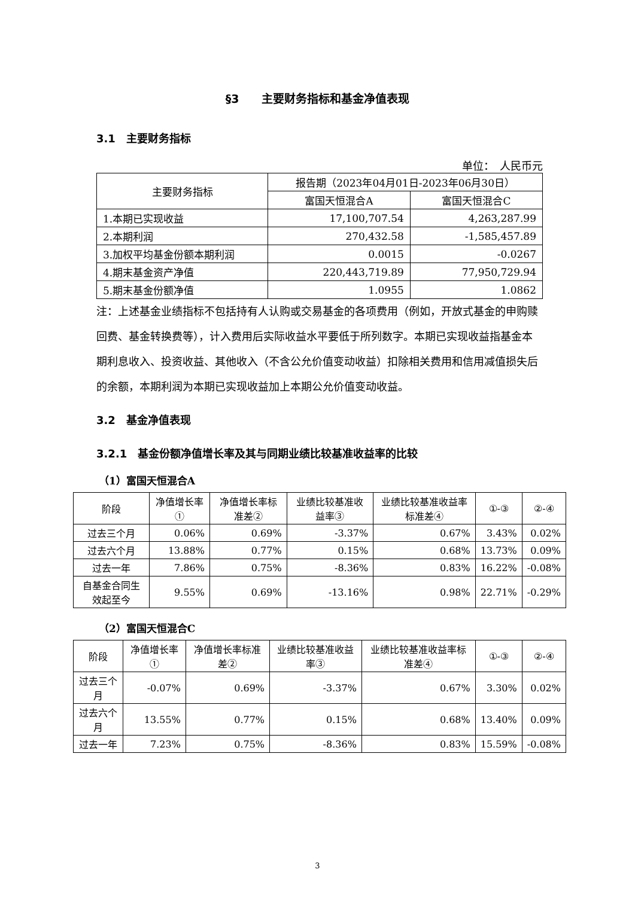§3　　主要财务指标和基金净值表现
3.1　主要财务指标
单位：　人民币元
| 主要财务指标 | 报告期（2023年04月01日-2023年06月30日） | |
| --- | --- | --- |
| | 富国天恒混合A | 富国天恒混合C |
| 1.本期已实现收益 | 17,100,707.54 | 4,263,287.99 |
| 2.本期利润 | 270,432.58 | -1,585,457.89 |
| 3.加权平均基金份额本期利润 | 0.0015 | -0.0267 |
| 4.期末基金资产净值 | 220,443,719.89 | 77,950,729.94 |
| 5.期末基金份额净值 | 1.0955 | 1.0862 |
注：上述基金业绩指标不包括持有人认购或交易基金的各项费用（例如，开放式基金的申购赎回费、基金转换费等），计入费用后实际收益水平要低于所列数字。本期已实现收益指基金本期利息收入、投资收益、其他收入（不含公允价值变动收益）扣除相关费用和信用减值损失后的余额，本期利润为本期已实现收益加上本期公允价值变动收益。
3.2　基金净值表现
3.2.1　基金份额净值增长率及其与同期业绩比较基准收益率的比较
（1）富国天恒混合A
| 阶段 | 净值增长率① | 净值增长率标准差② | 业绩比较基准收益率③ | 业绩比较基准收益率标准差④ | ①-③ | ②-④ |
| --- | --- | --- | --- | --- | --- | --- |
| 过去三个月 | 0.06% | 0.69% | -3.37% | 0.67% | 3.43% | 0.02% |
| 过去六个月 | 13.88% | 0.77% | 0.15% | 0.68% | 13.73% | 0.09% |
| 过去一年 | 7.86% | 0.75% | -8.36% | 0.83% | 16.22% | -0.08% |
| 自基金合同生效起至今 | 9.55% | 0.69% | -13.16% | 0.98% | 22.71% | -0.29% |
（2）富国天恒混合C
| 阶段 | 净值增长率① | 净值增长率标准差② | 业绩比较基准收益率③ | 业绩比较基准收益率标准差④ | ①-③ | ②-④ |
| --- | --- | --- | --- | --- | --- | --- |
| 过去三个月 | -0.07% | 0.69% | -3.37% | 0.67% | 3.30% | 0.02% |
| 过去六个月 | 13.55% | 0.77% | 0.15% | 0.68% | 13.40% | 0.09% |
| 过去一年 | 7.23% | 0.75% | -8.36% | 0.83% | 15.59% | -0.08% |
3